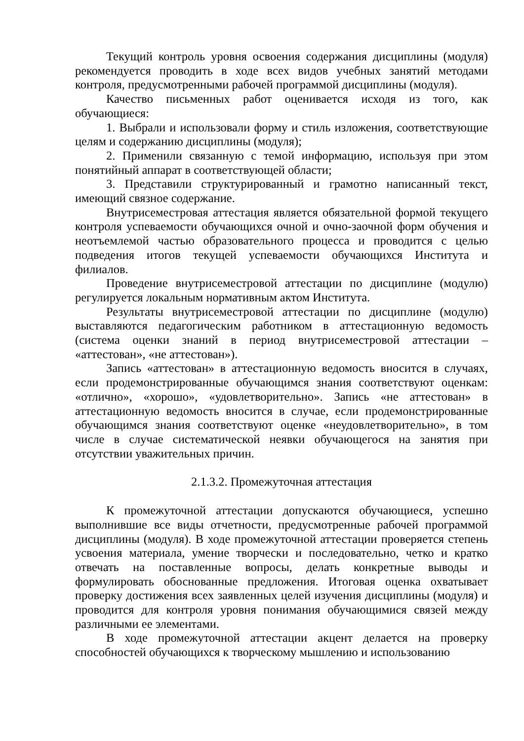Текущий контроль уровня освоения содержания дисциплины (модуля) рекомендуется проводить в ходе всех видов учебных занятий методами контроля, предусмотренными рабочей программой дисциплины (модуля).
Качество письменных работ оценивается исходя из того, как обучающиеся:
1. Выбрали и использовали форму и стиль изложения, соответствующие целям и содержанию дисциплины (модуля);
2. Применили связанную с темой информацию, используя при этом понятийный аппарат в соответствующей области;
3. Представили структурированный и грамотно написанный текст, имеющий связное содержание.
Внутрисеместровая аттестация является обязательной формой текущего контроля успеваемости обучающихся очной и очно-заочной форм обучения и неотъемлемой частью образовательного процесса и проводится с целью подведения итогов текущей успеваемости обучающихся Института и филиалов.
Проведение внутрисеместровой аттестации по дисциплине (модулю) регулируется локальным нормативным актом Института.
Результаты внутрисеместровой аттестации по дисциплине (модулю) выставляются педагогическим работником в аттестационную ведомость (система оценки знаний в период внутрисеместровой аттестации – «аттестован», «не аттестован»).
Запись «аттестован» в аттестационную ведомость вносится в случаях, если продемонстрированные обучающимся знания соответствуют оценкам: «отлично», «хорошо», «удовлетворительно». Запись «не аттестован» в аттестационную ведомость вносится в случае, если продемонстрированные обучающимся знания соответствуют оценке «неудовлетворительно», в том числе в случае систематической неявки обучающегося на занятия при отсутствии уважительных причин.
2.1.3.2. Промежуточная аттестация
К промежуточной аттестации допускаются обучающиеся, успешно выполнившие все виды отчетности, предусмотренные рабочей программой дисциплины (модуля). В ходе промежуточной аттестации проверяется степень усвоения материала, умение творчески и последовательно, четко и кратко отвечать на поставленные вопросы, делать конкретные выводы и формулировать обоснованные предложения. Итоговая оценка охватывает проверку достижения всех заявленных целей изучения дисциплины (модуля) и проводится для контроля уровня понимания обучающимися связей между различными ее элементами.
В ходе промежуточной аттестации акцент делается на проверку способностей обучающихся к творческому мышлению и использованию